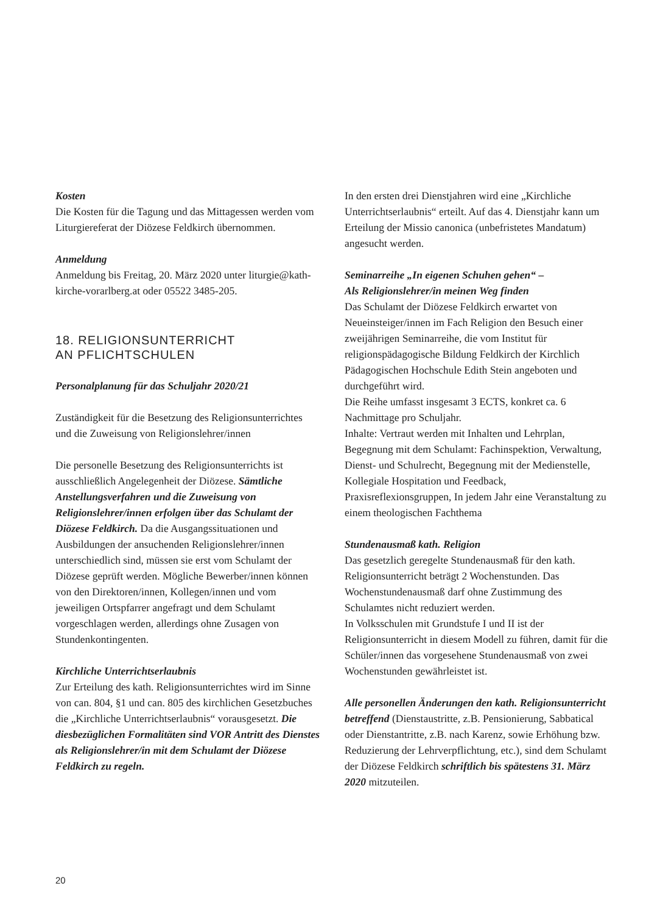Kosten
Die Kosten für die Tagung und das Mittagessen werden vom Liturgiereferat der Diözese Feldkirch übernommen.
Anmeldung
Anmeldung bis Freitag, 20. März 2020 unter liturgie@kath-kirche-vorarlberg.at oder 05522 3485-205.
18. RELIGIONSUNTERRICHT
AN PFLICHTSCHULEN
Personalplanung für das Schuljahr 2020/21
Zuständigkeit für die Besetzung des Religionsunterrichtes und die Zuweisung von Religionslehrer/innen
Die personelle Besetzung des Religionsunterrichts ist ausschließlich Angelegenheit der Diözese. Sämtliche Anstellungsverfahren und die Zuweisung von Religionslehrer/innen erfolgen über das Schulamt der Diözese Feldkirch. Da die Ausgangssituationen und Ausbildungen der ansuchenden Religionslehrer/innen unterschiedlich sind, müssen sie erst vom Schulamt der Diözese geprüft werden. Mögliche Bewerber/innen können von den Direktoren/innen, Kollegen/innen und vom jeweiligen Ortspfarrer angefragt und dem Schulamt vorgeschlagen werden, allerdings ohne Zusagen von Stundenkontingenten.
Kirchliche Unterrichtserlaubnis
Zur Erteilung des kath. Religionsunterrichtes wird im Sinne von can. 804, §1 und can. 805 des kirchlichen Gesetzbuches die „Kirchliche Unterrichtserlaubnis“ vorausgesetzt. Die diesbezüglichen Formalitäten sind VOR Antritt des Dienstes als Religionslehrer/in mit dem Schulamt der Diözese Feldkirch zu regeln.
In den ersten drei Dienstjahren wird eine „Kirchliche Unterrichtserlaubnis“ erteilt. Auf das 4. Dienstjahr kann um Erteilung der Missio canonica (unbefristetes Mandatum) angesucht werden.
Seminarreihe „In eigenen Schuhen gehen“ –
Als Religionslehrer/in meinen Weg finden
Das Schulamt der Diözese Feldkirch erwartet von Neueinsteiger/innen im Fach Religion den Besuch einer zweijährigen Seminarreihe, die vom Institut für religionspädagogische Bildung Feldkirch der Kirchlich Pädagogischen Hochschule Edith Stein angeboten und durchgeführt wird.
Die Reihe umfasst insgesamt 3 ECTS, konkret ca. 6 Nachmittage pro Schuljahr.
Inhalte: Vertraut werden mit Inhalten und Lehrplan, Begegnung mit dem Schulamt: Fachinspektion, Verwaltung, Dienst- und Schulrecht, Begegnung mit der Medienstelle, Kollegiale Hospitation und Feedback, Praxisreflexionsgruppen, In jedem Jahr eine Veranstaltung zu einem theologischen Fachthema
Stundenausmaß kath. Religion
Das gesetzlich geregelte Stundenausmaß für den kath. Religionsunterricht beträgt 2 Wochenstunden. Das Wochenstundenausmaß darf ohne Zustimmung des Schulamtes nicht reduziert werden.
In Volksschulen mit Grundstufe I und II ist der Religionsunterricht in diesem Modell zu führen, damit für die Schüler/innen das vorgesehene Stundenausmaß von zwei Wochenstunden gewährleistet ist.
Alle personellen Änderungen den kath. Religionsunterricht betreffend (Dienstaustritte, z.B. Pensionierung, Sabbatical oder Dienstantritte, z.B. nach Karenz, sowie Erhöhung bzw. Reduzierung der Lehrverpflichtung, etc.), sind dem Schulamt der Diözese Feldkirch schriftlich bis spätestens 31. März 2020 mitzuteilen.
20